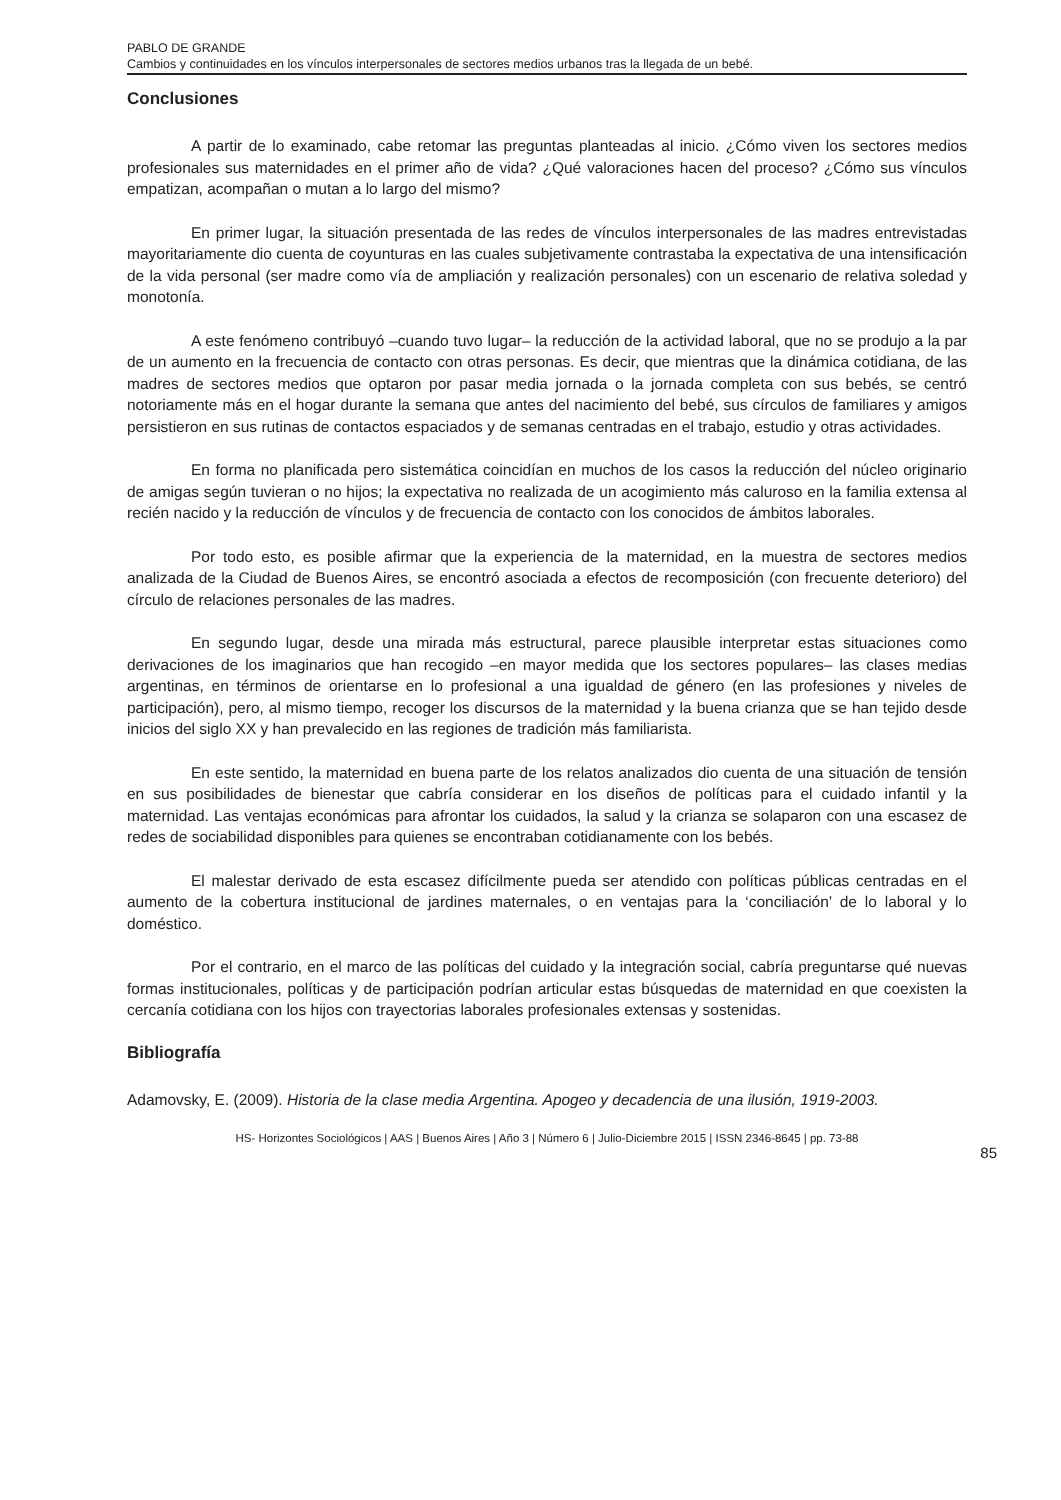PABLO DE GRANDE
Cambios y continuidades en los vínculos interpersonales de sectores medios urbanos tras la llegada de un bebé.
Conclusiones
A partir de lo examinado, cabe retomar las preguntas planteadas al inicio. ¿Cómo viven los sectores medios profesionales sus maternidades en el primer año de vida? ¿Qué valoraciones hacen del proceso? ¿Cómo sus vínculos empatizan, acompañan o mutan a lo largo del mismo?
En primer lugar, la situación presentada de las redes de vínculos interpersonales de las madres entrevistadas mayoritariamente dio cuenta de coyunturas en las cuales subjetivamente contrastaba la expectativa de una intensificación de la vida personal (ser madre como vía de ampliación y realización personales) con un escenario de relativa soledad y monotonía.
A este fenómeno contribuyó –cuando tuvo lugar– la reducción de la actividad laboral, que no se produjo a la par de un aumento en la frecuencia de contacto con otras personas. Es decir, que mientras que la dinámica cotidiana, de las madres de sectores medios que optaron por pasar media jornada o la jornada completa con sus bebés, se centró notoriamente más en el hogar durante la semana que antes del nacimiento del bebé, sus círculos de familiares y amigos persistieron en sus rutinas de contactos espaciados y de semanas centradas en el trabajo, estudio y otras actividades.
En forma no planificada pero sistemática coincidían en muchos de los casos la reducción del núcleo originario de amigas según tuvieran o no hijos; la expectativa no realizada de un acogimiento más caluroso en la familia extensa al recién nacido y la reducción de vínculos y de frecuencia de contacto con los conocidos de ámbitos laborales.
Por todo esto, es posible afirmar que la experiencia de la maternidad, en la muestra de sectores medios analizada de la Ciudad de Buenos Aires, se encontró asociada a efectos de recomposición (con frecuente deterioro) del círculo de relaciones personales de las madres.
En segundo lugar, desde una mirada más estructural, parece plausible interpretar estas situaciones como derivaciones de los imaginarios que han recogido –en mayor medida que los sectores populares– las clases medias argentinas, en términos de orientarse en lo profesional a una igualdad de género (en las profesiones y niveles de participación), pero, al mismo tiempo, recoger los discursos de la maternidad y la buena crianza que se han tejido desde inicios del siglo XX y han prevalecido en las regiones de tradición más familiarista.
En este sentido, la maternidad en buena parte de los relatos analizados dio cuenta de una situación de tensión en sus posibilidades de bienestar que cabría considerar en los diseños de políticas para el cuidado infantil y la maternidad. Las ventajas económicas para afrontar los cuidados, la salud y la crianza se solaparon con una escasez de redes de sociabilidad disponibles para quienes se encontraban cotidianamente con los bebés.
El malestar derivado de esta escasez difícilmente pueda ser atendido con políticas públicas centradas en el aumento de la cobertura institucional de jardines maternales, o en ventajas para la ‘conciliación’ de lo laboral y lo doméstico.
Por el contrario, en el marco de las políticas del cuidado y la integración social, cabría preguntarse qué nuevas formas institucionales, políticas y de participación podrían articular estas búsquedas de maternidad en que coexisten la cercanía cotidiana con los hijos con trayectorias laborales profesionales extensas y sostenidas.
Bibliografía
Adamovsky, E. (2009). Historia de la clase media Argentina. Apogeo y decadencia de una ilusión, 1919-2003.
HS- Horizontes Sociológicos | AAS | Buenos Aires | Año 3 | Número 6 | Julio-Diciembre 2015 | ISSN 2346-8645 | pp. 73-88
85